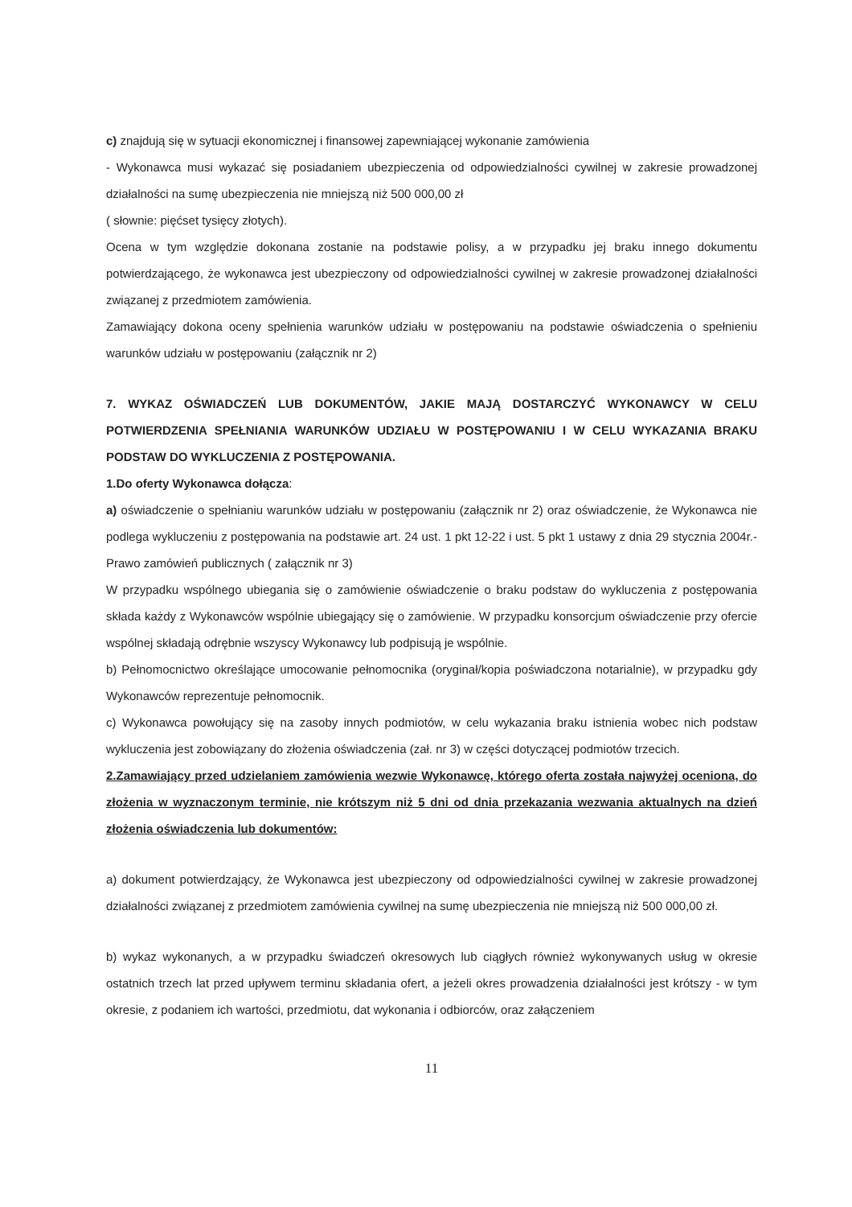c) znajdują się w sytuacji ekonomicznej i finansowej zapewniającej wykonanie zamówienia
- Wykonawca musi wykazać się posiadaniem ubezpieczenia od odpowiedzialności cywilnej w zakresie prowadzonej działalności na sumę ubezpieczenia nie mniejszą niż 500 000,00 zł
( słownie: pięćset tysięcy złotych).
Ocena w tym względzie dokonana zostanie na podstawie polisy, a w przypadku jej braku innego dokumentu potwierdzającego, że wykonawca jest ubezpieczony od odpowiedzialności cywilnej w zakresie prowadzonej działalności związanej z przedmiotem zamówienia.
Zamawiający dokona oceny spełnienia warunków udziału w postępowaniu na podstawie oświadczenia o spełnieniu warunków udziału w postępowaniu (załącznik nr 2)
7. WYKAZ OŚWIADCZEŃ LUB DOKUMENTÓW, JAKIE MAJĄ DOSTARCZYĆ WYKONAWCY W CELU POTWIERDZENIA SPEŁNIANIA WARUNKÓW UDZIAŁU W POSTĘPOWANIU I W CELU WYKAZANIA BRAKU PODSTAW DO WYKLUCZENIA Z POSTĘPOWANIA.
1.Do oferty Wykonawca dołącza:
a) oświadczenie o spełnianiu warunków udziału w postępowaniu (załącznik nr 2) oraz oświadczenie, że Wykonawca nie podlega wykluczeniu z postępowania na podstawie art. 24 ust. 1 pkt 12-22 i ust. 5 pkt 1 ustawy z dnia 29 stycznia 2004r.- Prawo zamówień publicznych ( załącznik nr 3)
W przypadku wspólnego ubiegania się o zamówienie oświadczenie o braku podstaw do wykluczenia z postępowania składa każdy z Wykonawców wspólnie ubiegający się o zamówienie. W przypadku konsorcjum oświadczenie przy ofercie wspólnej składają odrębnie wszyscy Wykonawcy lub podpisują je wspólnie.
b) Pełnomocnictwo określające umocowanie pełnomocnika (oryginał/kopia poświadczona notarialnie), w przypadku gdy Wykonawców reprezentuje pełnomocnik.
c) Wykonawca powołujący się na zasoby innych podmiotów, w celu wykazania braku istnienia wobec nich podstaw wykluczenia jest zobowiązany do złożenia oświadczenia (zał. nr 3) w części dotyczącej podmiotów trzecich.
2.Zamawiający przed udzielaniem zamówienia wezwie Wykonawcę, którego oferta została najwyżej oceniona, do złożenia w wyznaczonym terminie, nie krótszym niż 5 dni od dnia przekazania wezwania aktualnych na dzień złożenia oświadczenia lub dokumentów:
a) dokument potwierdzający, że Wykonawca jest ubezpieczony od odpowiedzialności cywilnej w zakresie prowadzonej działalności związanej z przedmiotem zamówienia cywilnej na sumę ubezpieczenia nie mniejszą niż 500 000,00 zł.
b) wykaz wykonanych, a w przypadku świadczeń okresowych lub ciągłych również wykonywanych usług w okresie ostatnich trzech lat przed upływem terminu składania ofert, a jeżeli okres prowadzenia działalności jest krótszy - w tym okresie, z podaniem ich wartości, przedmiotu, dat wykonania i odbiorców, oraz załączeniem
11